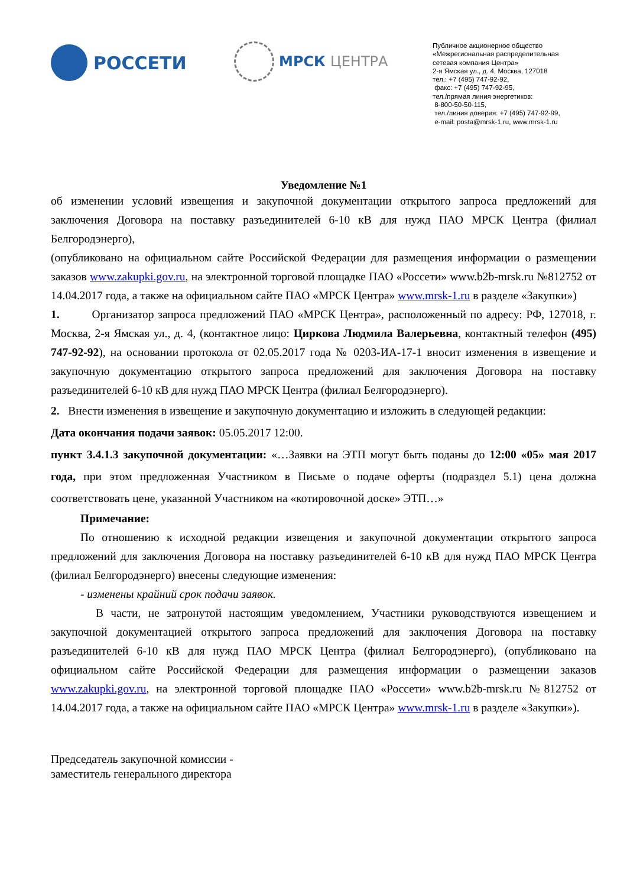РОССЕТИ
МРСК ЦЕНТРА
Публичное акционерное общество
«Межрегиональная распределительная
сетевая компания Центра»
2-я Ямская ул., д. 4, Москва, 127018
тел.: +7 (495) 747-92-92,
факс: +7 (495) 747-92-95,
тел./прямая линия энергетиков:
8-800-50-50-115,
тел./линия доверия: +7 (495) 747-92-99,
e-mail: posta@mrsk-1.ru, www.mrsk-1.ru
Уведомление №1
об изменении условий извещения и закупочной документации открытого запроса предложений для заключения Договора на поставку разъединителей 6-10 кВ для нужд ПАО МРСК Центра (филиал Белгородэнерго),
(опубликовано на официальном сайте Российской Федерации для размещения информации о размещении заказов www.zakupki.gov.ru, на электронной торговой площадке ПАО «Россети» www.b2b-mrsk.ru №812752 от 14.04.2017 года, а также на официальном сайте ПАО «МРСК Центра» www.mrsk-1.ru в разделе «Закупки»)
1. Организатор запроса предложений ПАО «МРСК Центра», расположенный по адресу: РФ, 127018, г. Москва, 2-я Ямская ул., д. 4, (контактное лицо: Циркова Людмила Валерьевна, контактный телефон (495) 747-92-92), на основании протокола от 02.05.2017 года № 0203-ИА-17-1 вносит изменения в извещение и закупочную документацию открытого запроса предложений для заключения Договора на поставку разъединителей 6-10 кВ для нужд ПАО МРСК Центра (филиал Белгородэнерго).
2. Внести изменения в извещение и закупочную документацию и изложить в следующей редакции:
Дата окончания подачи заявок: 05.05.2017 12:00.
пункт 3.4.1.3 закупочной документации: «…Заявки на ЭТП могут быть поданы до 12:00 «05» мая 2017 года, при этом предложенная Участником в Письме о подаче оферты (подраздел 5.1) цена должна соответствовать цене, указанной Участником на «котировочной доске» ЭТП…»
Примечание:
По отношению к исходной редакции извещения и закупочной документации открытого запроса предложений для заключения Договора на поставку разъединителей 6-10 кВ для нужд ПАО МРСК Центра (филиал Белгородэнерго) внесены следующие изменения:
- изменены крайний срок подачи заявок.
В части, не затронутой настоящим уведомлением, Участники руководствуются извещением и закупочной документацией открытого запроса предложений для заключения Договора на поставку разъединителей 6-10 кВ для нужд ПАО МРСК Центра (филиал Белгородэнерго), (опубликовано на официальном сайте Российской Федерации для размещения информации о размещении заказов www.zakupki.gov.ru, на электронной торговой площадке ПАО «Россети» www.b2b-mrsk.ru №812752 от 14.04.2017 года, а также на официальном сайте ПАО «МРСК Центра» www.mrsk-1.ru в разделе «Закупки»).
Председатель закупочной комиссии -
заместитель генерального директора